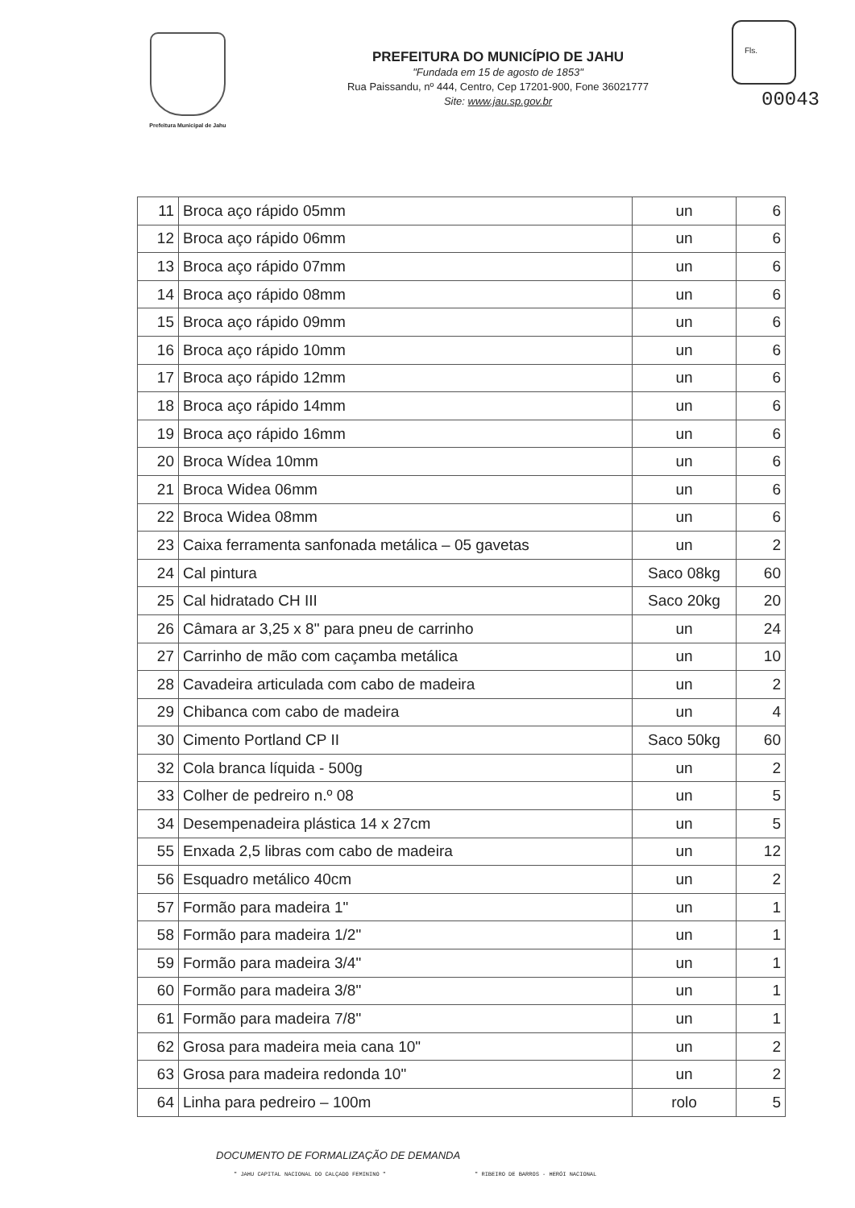Prefeitura Municipal de Jahu
PREFEITURA DO MUNICÍPIO DE JAHU
"Fundada em 15 de agosto de 1853"
Rua Paissandu, nº 444, Centro, Cep 17201-900, Fone 36021777
Site: www.jau.sp.gov.br
Fls.
00043
| 11 | Broca aço rápido 05mm | un | 6 |
| 12 | Broca aço rápido 06mm | un | 6 |
| 13 | Broca aço rápido 07mm | un | 6 |
| 14 | Broca aço rápido 08mm | un | 6 |
| 15 | Broca aço rápido 09mm | un | 6 |
| 16 | Broca aço rápido 10mm | un | 6 |
| 17 | Broca aço rápido 12mm | un | 6 |
| 18 | Broca aço rápido 14mm | un | 6 |
| 19 | Broca aço rápido 16mm | un | 6 |
| 20 | Broca Wídea 10mm | un | 6 |
| 21 | Broca Widea 06mm | un | 6 |
| 22 | Broca Widea 08mm | un | 6 |
| 23 | Caixa ferramenta sanfonada metálica – 05 gavetas | un | 2 |
| 24 | Cal pintura | Saco 08kg | 60 |
| 25 | Cal hidratado CH III | Saco 20kg | 20 |
| 26 | Câmara ar 3,25 x 8" para pneu de carrinho | un | 24 |
| 27 | Carrinho de mão com caçamba metálica | un | 10 |
| 28 | Cavadeira articulada com cabo de madeira | un | 2 |
| 29 | Chibanca com cabo de madeira | un | 4 |
| 30 | Cimento Portland CP II | Saco 50kg | 60 |
| 32 | Cola branca líquida - 500g | un | 2 |
| 33 | Colher de pedreiro n.º 08 | un | 5 |
| 34 | Desempenadeira plástica 14 x 27cm | un | 5 |
| 55 | Enxada 2,5 libras com cabo de madeira | un | 12 |
| 56 | Esquadro metálico 40cm | un | 2 |
| 57 | Formão para madeira 1" | un | 1 |
| 58 | Formão para madeira 1/2" | un | 1 |
| 59 | Formão para madeira 3/4" | un | 1 |
| 60 | Formão para madeira 3/8" | un | 1 |
| 61 | Formão para madeira 7/8" | un | 1 |
| 62 | Grosa para madeira meia cana 10" | un | 2 |
| 63 | Grosa para madeira redonda 10" | un | 2 |
| 64 | Linha para pedreiro – 100m | rolo | 5 |
DOCUMENTO DE FORMALIZAÇÃO DE DEMANDA
" JAHU CAPITAL NACIONAL DO CALÇADO FEMININO " " RIBEIRO DE BARROS - HERÓI NACIONAL